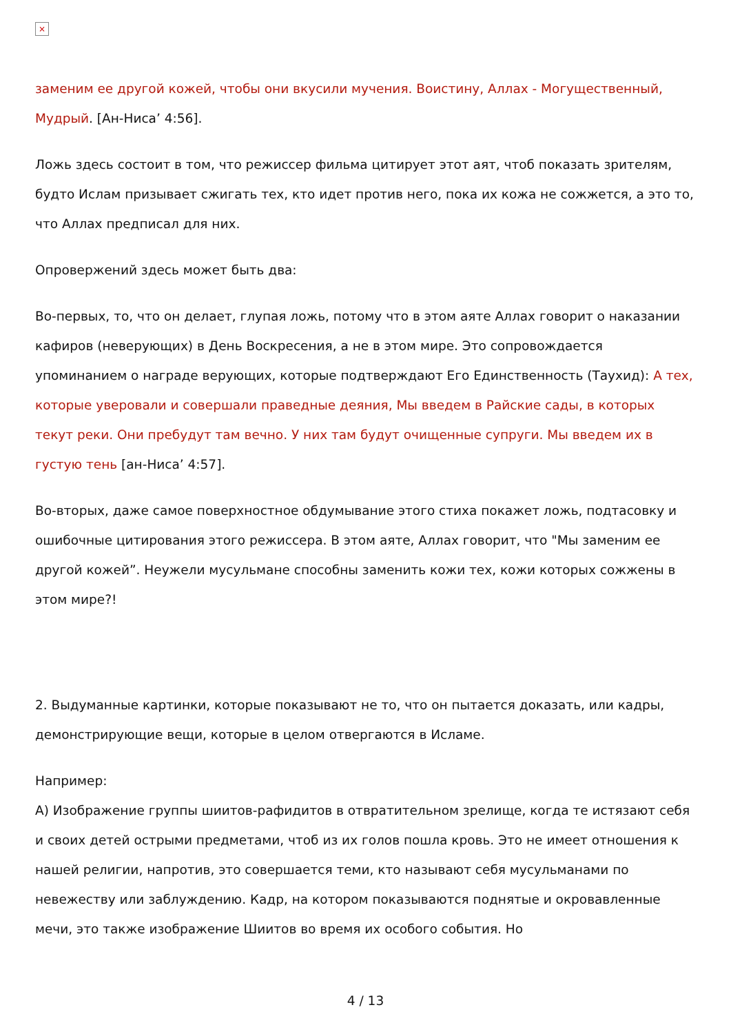×
заменим ее другой кожей, чтобы они вкусили мучения. Воистину, Аллах - Могущественный, Мудрый. [Ан-Ниса’ 4:56].
Ложь здесь состоит в том, что режиссер фильма цитирует этот аят, чтоб показать зрителям, будто Ислам призывает сжигать тех, кто идет против него, пока их кожа не сожжется, а это то, что Аллах предписал для них.
Опровержений здесь может быть два:
Во-первых, то, что он делает, глупая ложь, потому что в этом аяте Аллах говорит о наказании кафиров (неверующих) в День Воскресения, а не в этом мире. Это сопровождается упоминанием о награде верующих, которые подтверждают Его Единственность (Таухид): А тех, которые уверовали и совершали праведные деяния, Мы введем в Райские сады, в которых текут реки. Они пребудут там вечно. У них там будут очищенные супруги. Мы введем их в густую тень [ан-Ниса’ 4:57].
Во-вторых, даже самое поверхностное обдумывание этого стиха покажет ложь, подтасовку и ошибочные цитирования этого режиссера. В этом аяте, Аллах говорит, что "Мы заменим ее другой кожей”. Неужели мусульмане способны заменить кожи тех, кожи которых сожжены в этом мире?!
2. Выдуманные картинки, которые показывают не то, что он пытается доказать, или кадры, демонстрирующие вещи, которые в целом отвергаются в Исламе.
Например:
А) Изображение группы шиитов-рафидитов в отвратительном зрелище, когда те истязают себя и своих детей острыми предметами, чтоб из их голов пошла кровь. Это не имеет отношения к нашей религии, напротив, это совершается теми, кто называют себя мусульманами по невежеству или заблуждению. Кадр, на котором показываются поднятые и окровавленные мечи, это также изображение Шиитов во время их особого события. Но
4 / 13